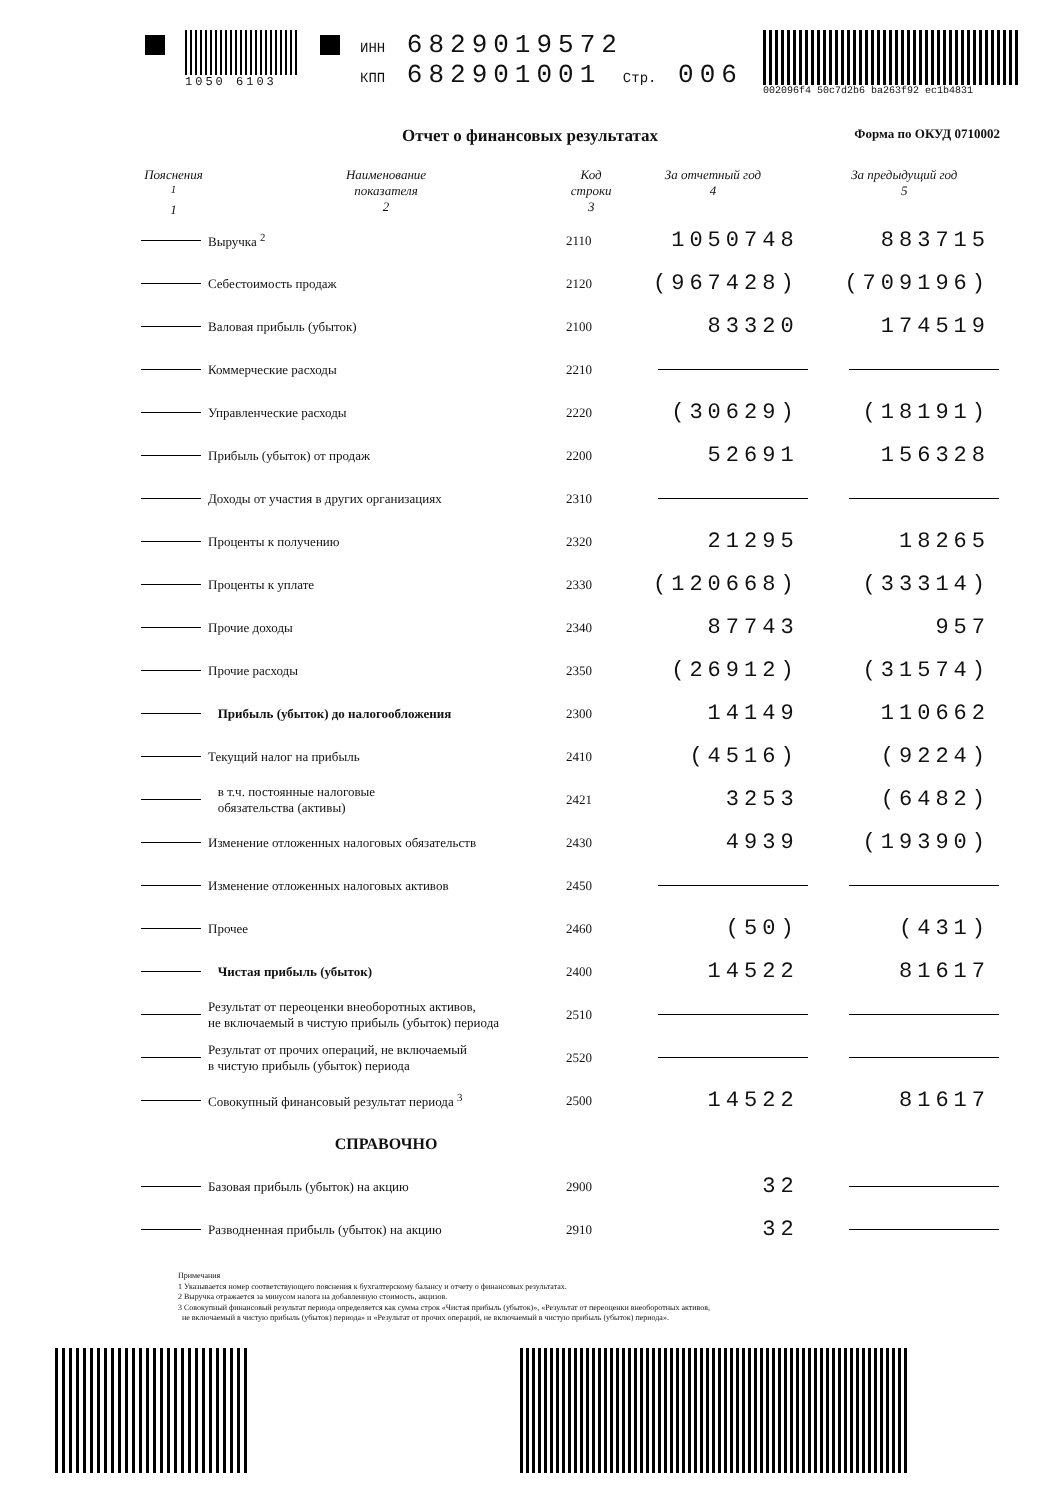1050 6103
ИНН 6829019572
КПП 682901001 Стр. 006
002096f4 50c7d2b6 ba263f92 ec1b4831
Отчет о финансовых результатах Форма по ОКУД 0710002
| Пояснения <sup>1</sup> 1 | Наименование показателя 2 | Код строки 3 | За отчетный год 4 | За предыдущий год 5 |
| --- | --- | --- | --- | --- |
| | Выручка <sup>2</sup> | 2110 | 1050748 | 883715 |
| | Себестоимость продаж | 2120 | (967428) | (709196) |
| | Валовая прибыль (убыток) | 2100 | 83320 | 174519 |
| | Коммерческие расходы | 2210 | | |
| | Управленческие расходы | 2220 | (30629) | (18191) |
| | Прибыль (убыток) от продаж | 2200 | 52691 | 156328 |
| | Доходы от участия в других организациях | 2310 | | |
| | Проценты к получению | 2320 | 21295 | 18265 |
| | Проценты к уплате | 2330 | (120668) | (33314) |
| | Прочие доходы | 2340 | 87743 | 957 |
| | Прочие расходы | 2350 | (26912) | (31574) |
| | Прибыль (убыток) до налогообложения | 2300 | 14149 | 110662 |
| | Текущий налог на прибыль | 2410 | (4516) | (9224) |
| | в т.ч. постоянные налоговые обязательства (активы) | 2421 | 3253 | (6482) |
| | Изменение отложенных налоговых обязательств | 2430 | 4939 | (19390) |
| | Изменение отложенных налоговых активов | 2450 | | |
| | Прочее | 2460 | (50) | (431) |
| | Чистая прибыль (убыток) | 2400 | 14522 | 81617 |
| | Результат от переоценки внеоборотных активов, не включаемый в чистую прибыль (убыток) периода | 2510 | | |
| | Результат от прочих операций, не включаемый в чистую прибыль (убыток) периода | 2520 | | |
| | Совокупный финансовый результат периода <sup>3</sup> | 2500 | 14522 | 81617 |
| | СПРАВОЧНО | | | |
| | Базовая прибыль (убыток) на акцию | 2900 | 32 | |
| | Разводненная прибыль (убыток) на акцию | 2910 | 32 | |
Примечания
1 Указывается номер соответствующего пояснения к бухгалтерскому балансу и отчету о финансовых результатах.
2 Выручка отражается за минусом налога на добавленную стоимость, акцизов.
3 Совокупный финансовый результат периода определяется как сумма строк «Чистая прибыль (убыток)», «Результат от переоценки внеоборотных активов,
не включаемый в чистую прибыль (убыток) периода» и «Результат от прочих операций, не включаемый в чистую прибыль (убыток) периода».